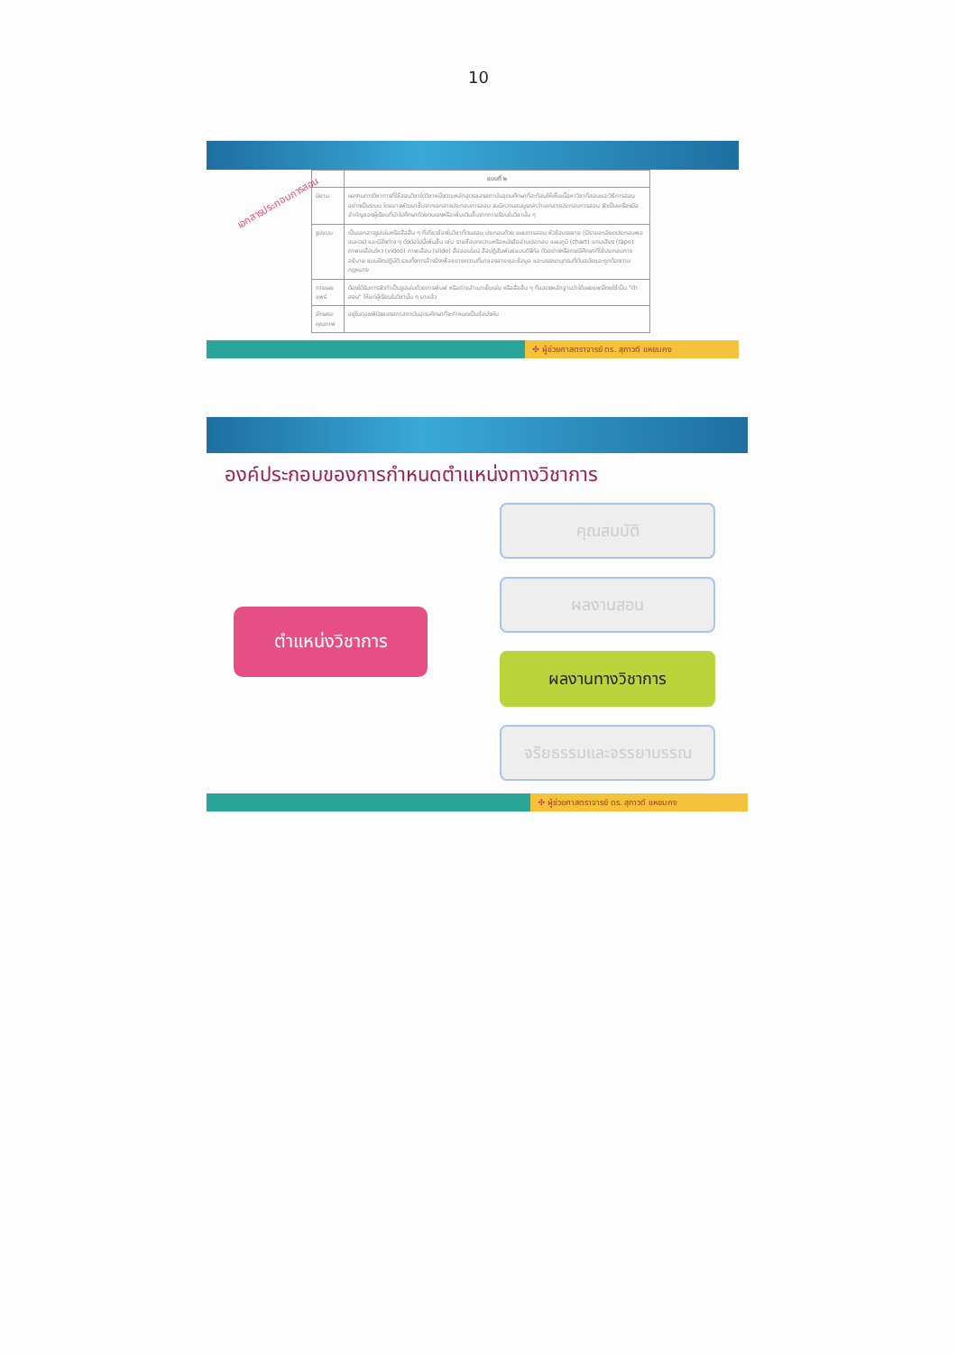10
เอกสารประกอบการสอน
| | แบบที่ ๒ |
| --- | --- |
| นิยาม | ผลงานทางวิชาการที่ใช้สอนวิชาใดวิชาหนึ่งตามหลักสูตรของสถาบันอุดมศึกษาที่สะท้อนให้เห็นเนื้อหาวิชาที่สอนและวิธีการสอนอย่างเป็นระบบ โดยอาจพัฒนาขึ้นจากเอกสารประกอบการสอน จนมีความสมบูรณ์กว่าเอกสารประกอบการสอน จัดเป็นเครื่องมือสำคัญของผู้เรียนที่นำไปศึกษาด้วยตนเองหรือเพิ่มเติมขึ้นจากการเรียนในวิชานั้น ๆ |
| รูปแบบ | เป็นเอกสารรูปเล่มหรือสื่ออื่น ๆ ที่เกี่ยวข้องในวิชาที่ตนสอน ประกอบด้วย แผนการสอน หัวข้อบรรยาย (มีรายละเอียดประกอบพอสมควร) และมีสิ่งต่าง ๆ ดังต่อไปนี้เพิ่มขึ้น เช่น รายชื่อบทความหรือหนังสืออ่านประกอบ แผนภูมิ (chart) แถบเสียง (tape) ภาพเคลื่อนไหว (video) ภาพเลื่อน (slide) สื่อออนไลน์ สื่อปฏิสัมพันธ์แบบดิจิทัล ตัวอย่างหรือกรณีศึกษาที่ใช้ประกอบการอธิบาย แบบฝึกปฏิบัติ รวมทั้งการอ้างอิงเพื่อขยายความที่มาของสาระและข้อมูล และบรรณานุกรมที่ทันสมัยและถูกต้องตามกฎหมาย |
| การเผยแพร่ | ต้องได้รับการจัดทำเป็นรูปเล่มด้วยการพิมพ์ หรือถ่ายสำเนาเย็บเล่ม หรือสื่ออื่น ๆ ที่แสดงหลักฐานว่าได้เผยแพร่โดยใช้เป็น "ตำสอน" ให้แก่ผู้เรียนในวิชานั้น ๆ มาแล้ว |
| ลักษณะคุณภาพ | อยู่ในดุลยพินิจของสภาสถาบันอุดมศึกษาที่จะกำหนดเป็นข้อบังคับ |
✣ ผู้ช่วยศาสตราจารย์ ดร. สุภาวดี แหยมคง
องค์ประกอบของการกำหนดตำแหน่งทางวิชาการ
ตำแหน่งวิชาการ
คุณสมบัติ
ผลงานสอน
ผลงานทางวิชาการ
จริยธรรมและจรรยาบรรณ
✣ ผู้ช่วยศาสตราจารย์ ดร. สุภาวดี แหยมคง